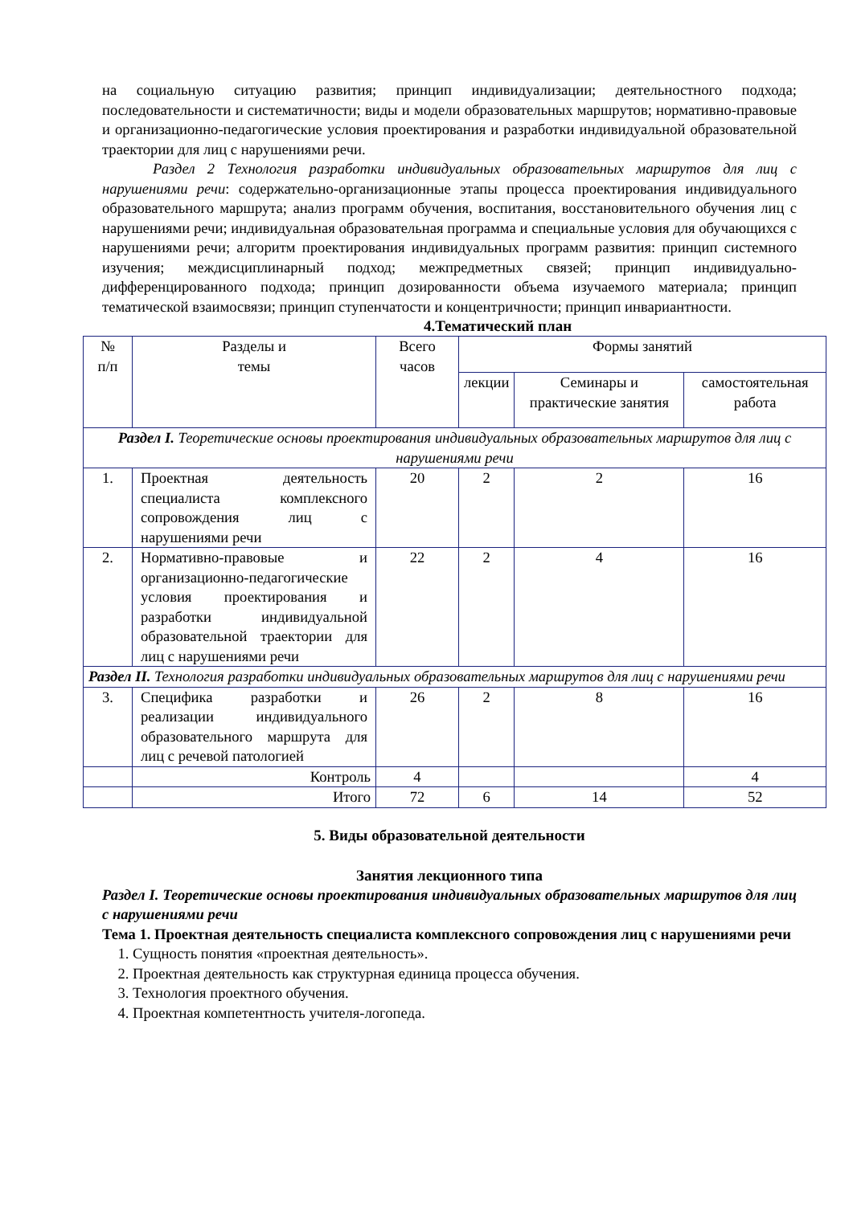на социальную ситуацию развития; принцип индивидуализации; деятельностного подхода; последовательности и систематичности; виды и модели образовательных маршрутов; нормативно-правовые и организационно-педагогические условия проектирования и разработки индивидуальной образовательной траектории для лиц с нарушениями речи.
Раздел 2 Технология разработки индивидуальных образовательных маршрутов для лиц с нарушениями речи: содержательно-организационные этапы процесса проектирования индивидуального образовательного маршрута; анализ программ обучения, воспитания, восстановительного обучения лиц с нарушениями речи; индивидуальная образовательная программа и специальные условия для обучающихся с нарушениями речи; алгоритм проектирования индивидуальных программ развития: принцип системного изучения; междисциплинарный подход; межпредметных связей; принцип индивидуально-дифференцированного подхода; принцип дозированности объема изучаемого материала; принцип тематической взаимосвязи; принцип ступенчатости и концентричности; принцип инвариантности.
4.Тематический план
| № п/п | Разделы и темы | Всего часов | Формы занятий | | |
| --- | --- | --- | --- | --- | --- |
| | | | лекции | Семинары и практические занятия | самостоятельная работа |
| Раздел I. Теоретические основы проектирования индивидуальных образовательных маршрутов для лиц с нарушениями речи | | | | | |
| 1. | Проектная деятельность специалиста комплексного сопровождения лиц с нарушениями речи | 20 | 2 | 2 | 16 |
| 2. | Нормативно-правовые и организационно-педагогические условия проектирования и разработки индивидуальной образовательной траектории для лиц с нарушениями речи | 22 | 2 | 4 | 16 |
| Раздел II. Технология разработки индивидуальных образовательных маршрутов для лиц с нарушениями речи | | | | | |
| 3. | Специфика разработки и реализации индивидуального образовательного маршрута для лиц с речевой патологией | 26 | 2 | 8 | 16 |
| | Контроль | 4 | | | 4 |
| | Итого | 72 | 6 | 14 | 52 |
5. Виды образовательной деятельности
Занятия лекционного типа
Раздел I. Теоретические основы проектирования индивидуальных образовательных маршрутов для лиц с нарушениями речи
Тема 1. Проектная деятельность специалиста комплексного сопровождения лиц с нарушениями речи
1. Сущность понятия «проектная деятельность».
2. Проектная деятельность как структурная единица процесса обучения.
3. Технология проектного обучения.
4. Проектная компетентность учителя-логопеда.